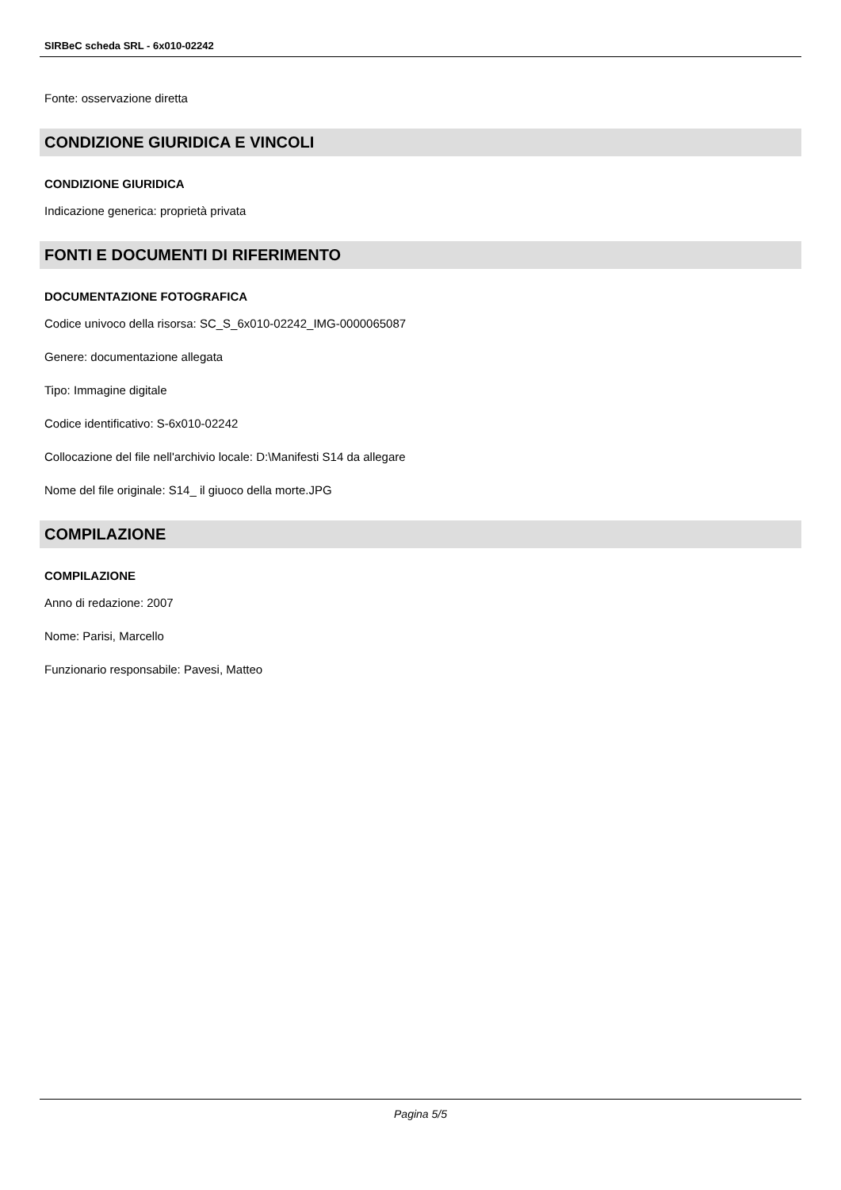SIRBeC scheda SRL - 6x010-02242
Fonte: osservazione diretta
CONDIZIONE GIURIDICA E VINCOLI
CONDIZIONE GIURIDICA
Indicazione generica: proprietà privata
FONTI E DOCUMENTI DI RIFERIMENTO
DOCUMENTAZIONE FOTOGRAFICA
Codice univoco della risorsa: SC_S_6x010-02242_IMG-0000065087
Genere: documentazione allegata
Tipo: Immagine digitale
Codice identificativo: S-6x010-02242
Collocazione del file nell'archivio locale: D:\Manifesti S14 da allegare
Nome del file originale: S14_ il giuoco della morte.JPG
COMPILAZIONE
COMPILAZIONE
Anno di redazione: 2007
Nome: Parisi, Marcello
Funzionario responsabile: Pavesi, Matteo
Pagina 5/5